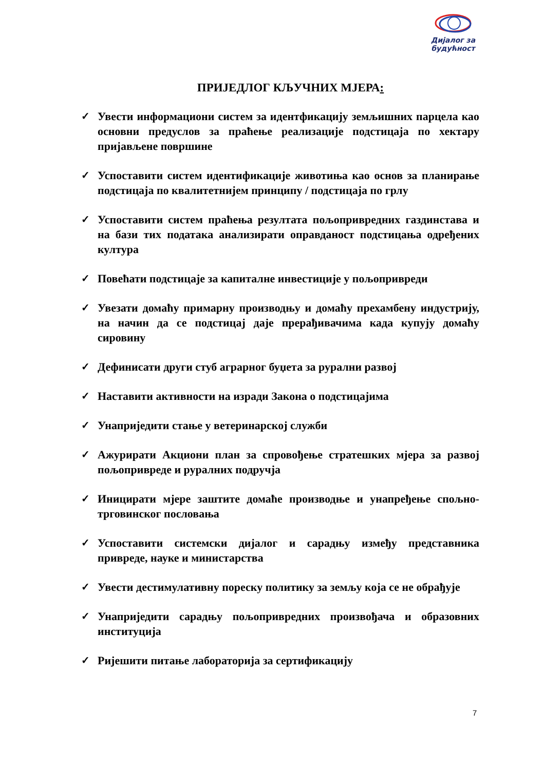Дијалог за
будућност
ПРИЈЕДЛОГ КЉУЧНИХ МЈЕРА:
✓ Увести информациони систем за идентфикацију земљишних парцела као основни предуслов за праћење реализације подстицаја по хектару пријављене површине
✓ Успоставити систем идентификације животиња као основ за планирање подстицаја по квалитетнијем принципу / подстицаја по грлу
✓ Успоставити систем праћења резултата пољопривредних газдинстава и на бази тих података анализирати оправданост подстицања одређених култура
✓ Повећати подстицаје за капиталне инвестиције у пољопривреди
✓ Увезати домаћу примарну производњу и домаћу прехамбену индустрију, на начин да се подстицај даје прерађивачима када купују домаћу сировину
✓ Дефинисати други стуб аграрног буџета за рурални развој
✓ Наставити активности на изради Закона о подстицајима
✓ Унаприједити стање у ветеринарској служби
✓ Ажурирати Акциони план за спровођење стратешких мјера за развој пољопривреде и руралних подручја
✓ Иницирати мјере заштите домаће производње и унапређење спољно-трговинског пословања
✓ Успоставити системски дијалог и сарадњу између представника привреде, науке и министарства
✓ Увести дестимулативну пореску политику за земљу која се не обрађује
✓ Унаприједити сарадњу пољопривредних произвођача и образовних институција
✓ Ријешити питање лабораторија за сертификацију
7